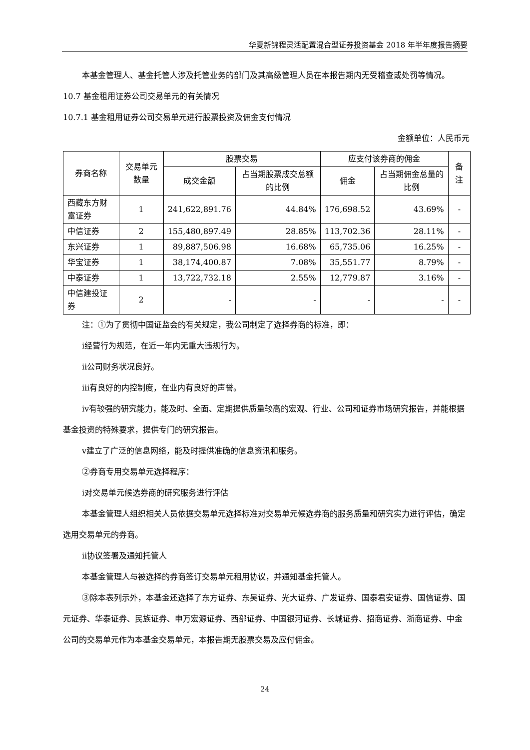华夏新锦程灵活配置混合型证券投资基金 2018 年半年度报告摘要
本基金管理人、基金托管人涉及托管业务的部门及其高级管理人员在本报告期内无受稽查或处罚等情况。
10.7 基金租用证券公司交易单元的有关情况
10.7.1 基金租用证券公司交易单元进行股票投资及佣金支付情况
金额单位：人民币元
| 券商名称 | 交易单元数量 | 股票交易 | | 应支付该券商的佣金 | | 备注 |
| --- | --- | --- | --- | --- | --- | --- |
| | | 成交金额 | 占当期股票成交总额的比例 | 佣金 | 占当期佣金总量的比例 | |
| 西藏东方财富证券 | 1 | 241,622,891.76 | 44.84% | 176,698.52 | 43.69% | - |
| 中信证券 | 2 | 155,480,897.49 | 28.85% | 113,702.36 | 28.11% | - |
| 东兴证券 | 1 | 89,887,506.98 | 16.68% | 65,735.06 | 16.25% | - |
| 华宝证券 | 1 | 38,174,400.87 | 7.08% | 35,551.77 | 8.79% | - |
| 中泰证券 | 1 | 13,722,732.18 | 2.55% | 12,779.87 | 3.16% | - |
| 中信建投证券 | 2 | - | - | - | - | - |
注：①为了贯彻中国证监会的有关规定，我公司制定了选择券商的标准，即：
ⅰ经营行为规范，在近一年内无重大违规行为。
ⅱ公司财务状况良好。
ⅲ有良好的内控制度，在业内有良好的声誉。
ⅳ有较强的研究能力，能及时、全面、定期提供质量较高的宏观、行业、公司和证券市场研究报告，并能根据基金投资的特殊要求，提供专门的研究报告。
ⅴ建立了广泛的信息网络，能及时提供准确的信息资讯和服务。
②券商专用交易单元选择程序：
ⅰ对交易单元候选券商的研究服务进行评估
本基金管理人组织相关人员依据交易单元选择标准对交易单元候选券商的服务质量和研究实力进行评估，确定选用交易单元的券商。
ⅱ协议签署及通知托管人
本基金管理人与被选择的券商签订交易单元租用协议，并通知基金托管人。
③除本表列示外，本基金还选择了东方证券、东吴证券、光大证券、广发证券、国泰君安证券、国信证券、国元证券、华泰证券、民族证券、申万宏源证券、西部证券、中国银河证券、长城证券、招商证券、浙商证券、中金公司的交易单元作为本基金交易单元，本报告期无股票交易及应付佣金。
24